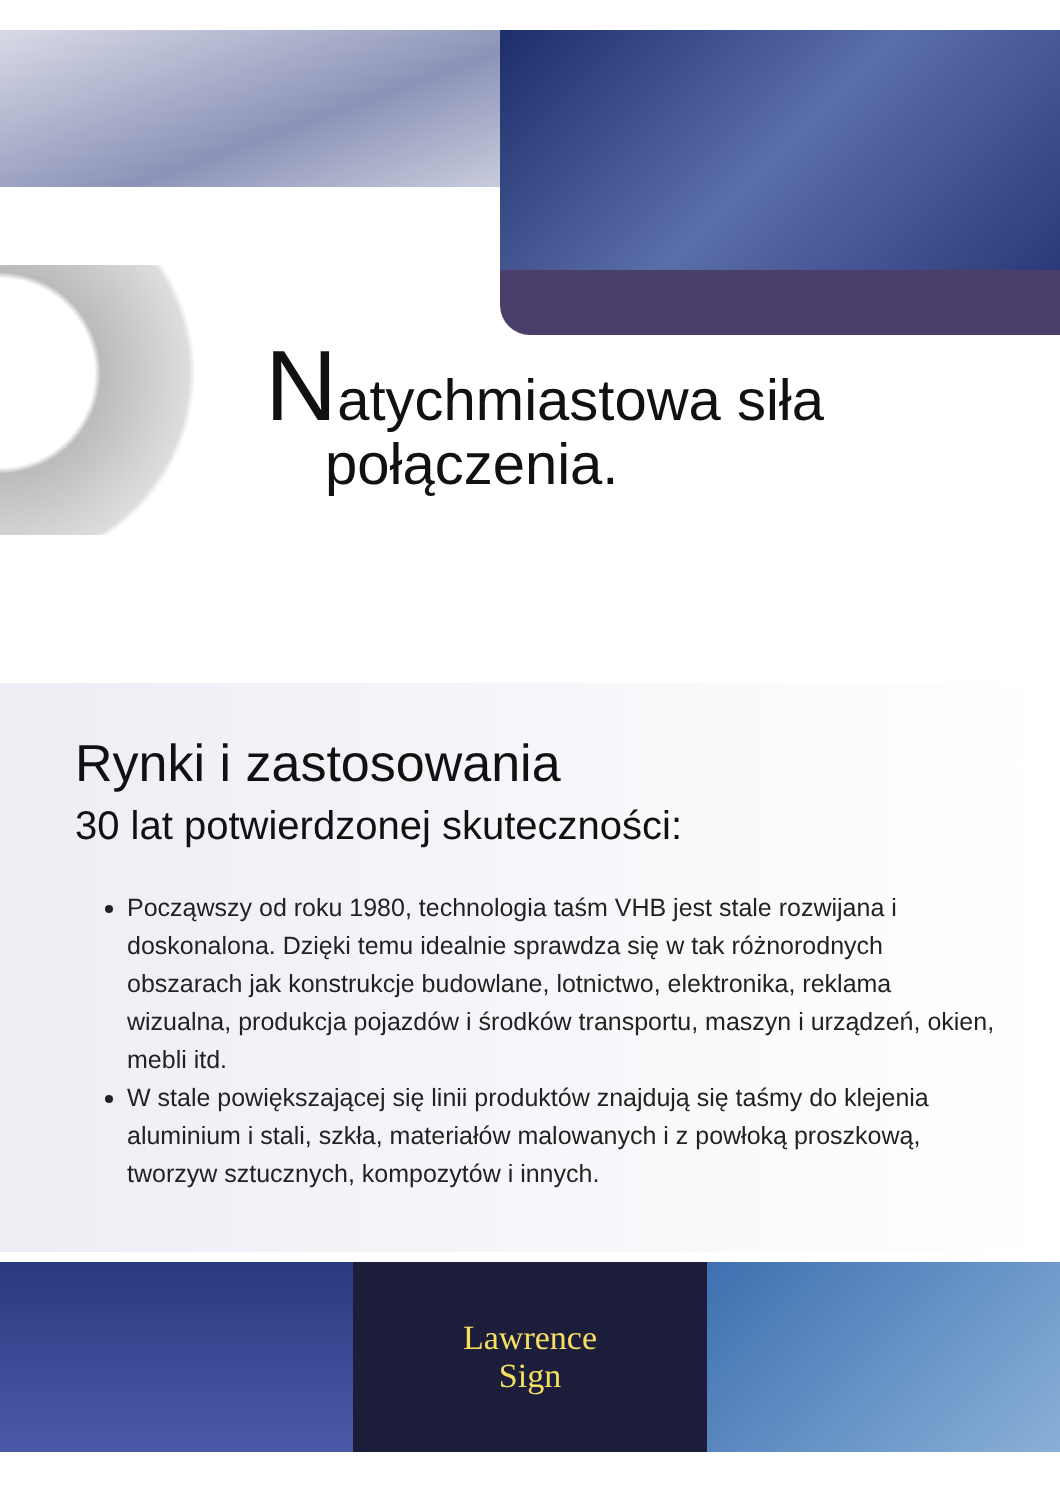Natychmiastowa siła
połączenia.
Rynki i zastosowania
30 lat potwierdzonej skuteczności:
Począwszy od roku 1980, technologia taśm VHB jest stale rozwijana i doskonalona. Dzięki temu idealnie sprawdza się w tak różnorodnych obszarach jak konstrukcje budowlane, lotnictwo, elektronika, reklama wizualna, produkcja pojazdów i środków transportu, maszyn i urządzeń, okien, mebli itd.
W stale powiększającej się linii produktów znajdują się taśmy do klejenia aluminium i stali, szkła, materiałów malowanych i z powłoką proszkową, tworzyw sztucznych, kompozytów i innych.
Lawrence
Sign